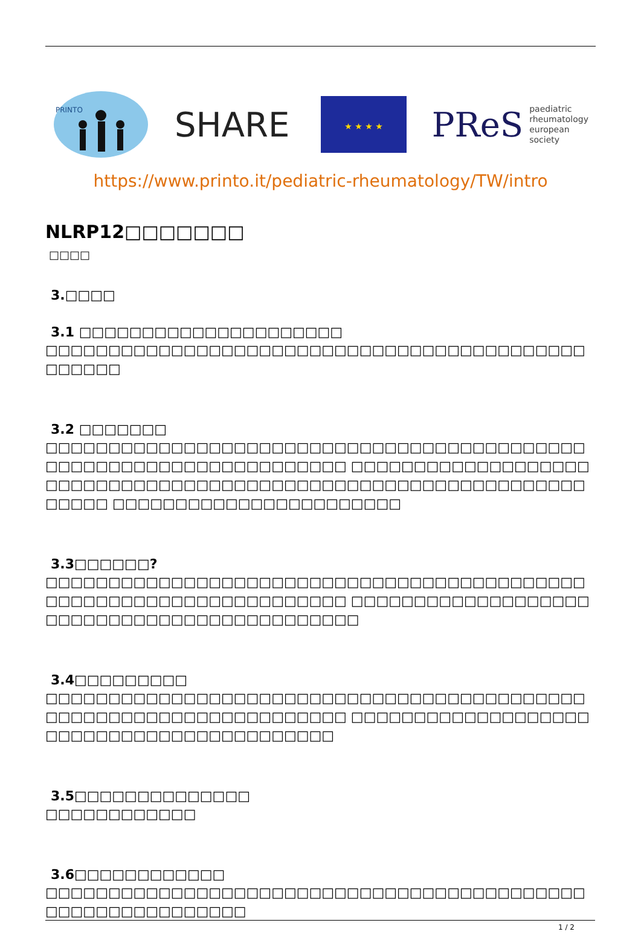PRINTO
SHARE
★ ★ ★ ★
PReS paediatric
rheumatology
european
society
https://www.printo.it/pediatric-rheumatology/TW/intro
NLRP12□□□□□□□
□□□□
3.□□□□
3.1 □□□□□□□□□□□□□□□□□□□□□
□□□□□□□□□□□□□□□□□□□□□□□□□□□□□□□□□□□□□□□□□□□□□□□□□
3.2 □□□□□□□
□□□□□□□□□□□□□□□□□□□□□□□□□□□□□□□□□□□□□□□□□□□□□□□□□□□□□□□□□□□□□□□□□□□ □□□□□□□□□□□□□□□□□□□□□□□□□□□□□□□□□□□□□□□□□□□□□□□□□□□□□□□□□□□□□□□□□□□ □□□□□□□□□□□□□□□□□□□□□□□
3.3□□□□□□?
□□□□□□□□□□□□□□□□□□□□□□□□□□□□□□□□□□□□□□□□□□□□□□□□□□□□□□□□□□□□□□□□□□□ □□□□□□□□□□□□□□□□□□□□□□□□□□□□□□□□□□□□□□□□□□□□
3.4□□□□□□□□□
□□□□□□□□□□□□□□□□□□□□□□□□□□□□□□□□□□□□□□□□□□□□□□□□□□□□□□□□□□□□□□□□□□□ □□□□□□□□□□□□□□□□□□□□□□□□□□□□□□□□□□□□□□□□□□
3.5□□□□□□□□□□□□□□
□□□□□□□□□□□□
3.6□□□□□□□□□□□□
□□□□□□□□□□□□□□□□□□□□□□□□□□□□□□□□□□□□□□□□□□□□□□□□□□□□□□□□□□□
1 / 2